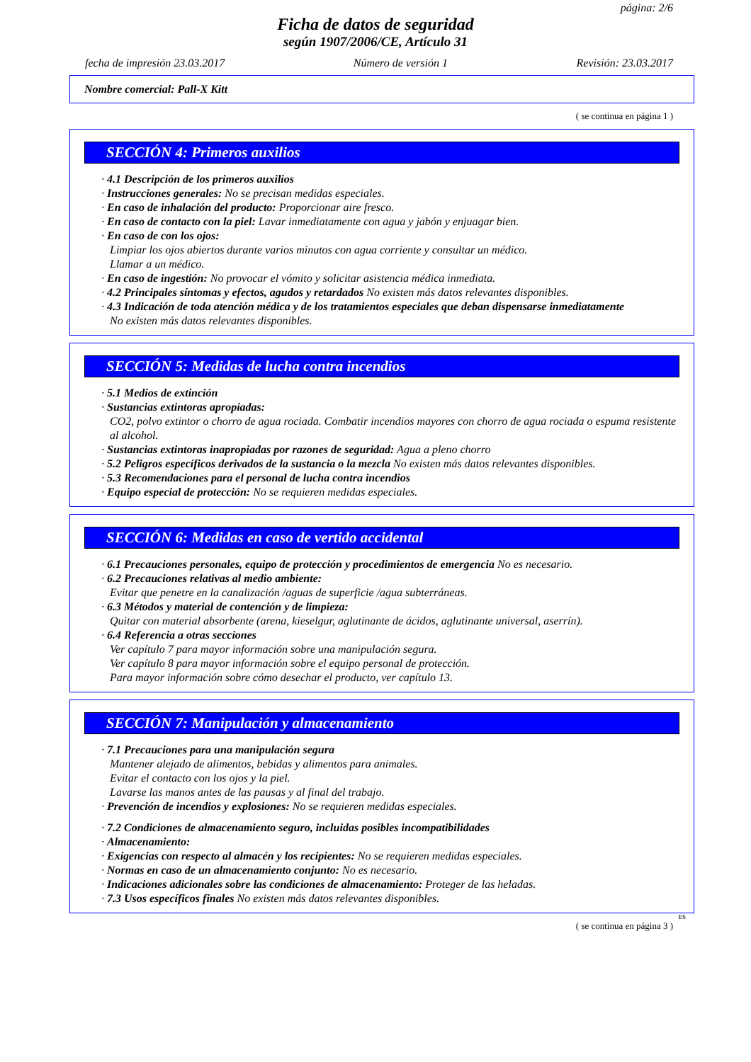página: 2/6
Ficha de datos de seguridad
según 1907/2006/CE, Artículo 31
fecha de impresión 23.03.2017 Número de versión 1 Revisión: 23.03.2017
Nombre comercial: Pall-X Kitt
( se continua en página 1 )
SECCIÓN 4: Primeros auxilios
· 4.1 Descripción de los primeros auxilios
· Instrucciones generales: No se precisan medidas especiales.
· En caso de inhalación del producto: Proporcionar aire fresco.
· En caso de contacto con la piel: Lavar inmediatamente con agua y jabón y enjuagar bien.
· En caso de con los ojos:
Limpiar los ojos abiertos durante varios minutos con agua corriente y consultar un médico.
Llamar a un médico.
· En caso de ingestión: No provocar el vómito y solicitar asistencia médica inmediata.
· 4.2 Principales síntomas y efectos, agudos y retardados No existen más datos relevantes disponibles.
· 4.3 Indicación de toda atención médica y de los tratamientos especiales que deban dispensarse inmediatamente
No existen más datos relevantes disponibles.
SECCIÓN 5: Medidas de lucha contra incendios
· 5.1 Medios de extinción
· Sustancias extintoras apropiadas:
CO2, polvo extintor o chorro de agua rociada. Combatir incendios mayores con chorro de agua rociada o espuma resistente al alcohol.
· Sustancias extintoras inapropiadas por razones de seguridad: Agua a pleno chorro
· 5.2 Peligros específicos derivados de la sustancia o la mezcla No existen más datos relevantes disponibles.
· 5.3 Recomendaciones para el personal de lucha contra incendios
· Equipo especial de protección: No se requieren medidas especiales.
SECCIÓN 6: Medidas en caso de vertido accidental
· 6.1 Precauciones personales, equipo de protección y procedimientos de emergencia No es necesario.
· 6.2 Precauciones relativas al medio ambiente:
Evitar que penetre en la canalización /aguas de superficie /agua subterráneas.
· 6.3 Métodos y material de contención y de limpieza:
Quitar con material absorbente (arena, kieselgur, aglutinante de ácidos, aglutinante universal, aserrín).
· 6.4 Referencia a otras secciones
Ver capítulo 7 para mayor información sobre una manipulación segura.
Ver capítulo 8 para mayor información sobre el equipo personal de protección.
Para mayor información sobre cómo desechar el producto, ver capítulo 13.
SECCIÓN 7: Manipulación y almacenamiento
· 7.1 Precauciones para una manipulación segura
Mantener alejado de alimentos, bebidas y alimentos para animales.
Evitar el contacto con los ojos y la piel.
Lavarse las manos antes de las pausas y al final del trabajo.
· Prevención de incendios y explosiones: No se requieren medidas especiales.
· 7.2 Condiciones de almacenamiento seguro, incluidas posibles incompatibilidades
· Almacenamiento:
· Exigencias con respecto al almacén y los recipientes: No se requieren medidas especiales.
· Normas en caso de un almacenamiento conjunto: No es necesario.
· Indicaciones adicionales sobre las condiciones de almacenamiento: Proteger de las heladas.
· 7.3 Usos específicos finales No existen más datos relevantes disponibles.
ES
( se continua en página 3 )